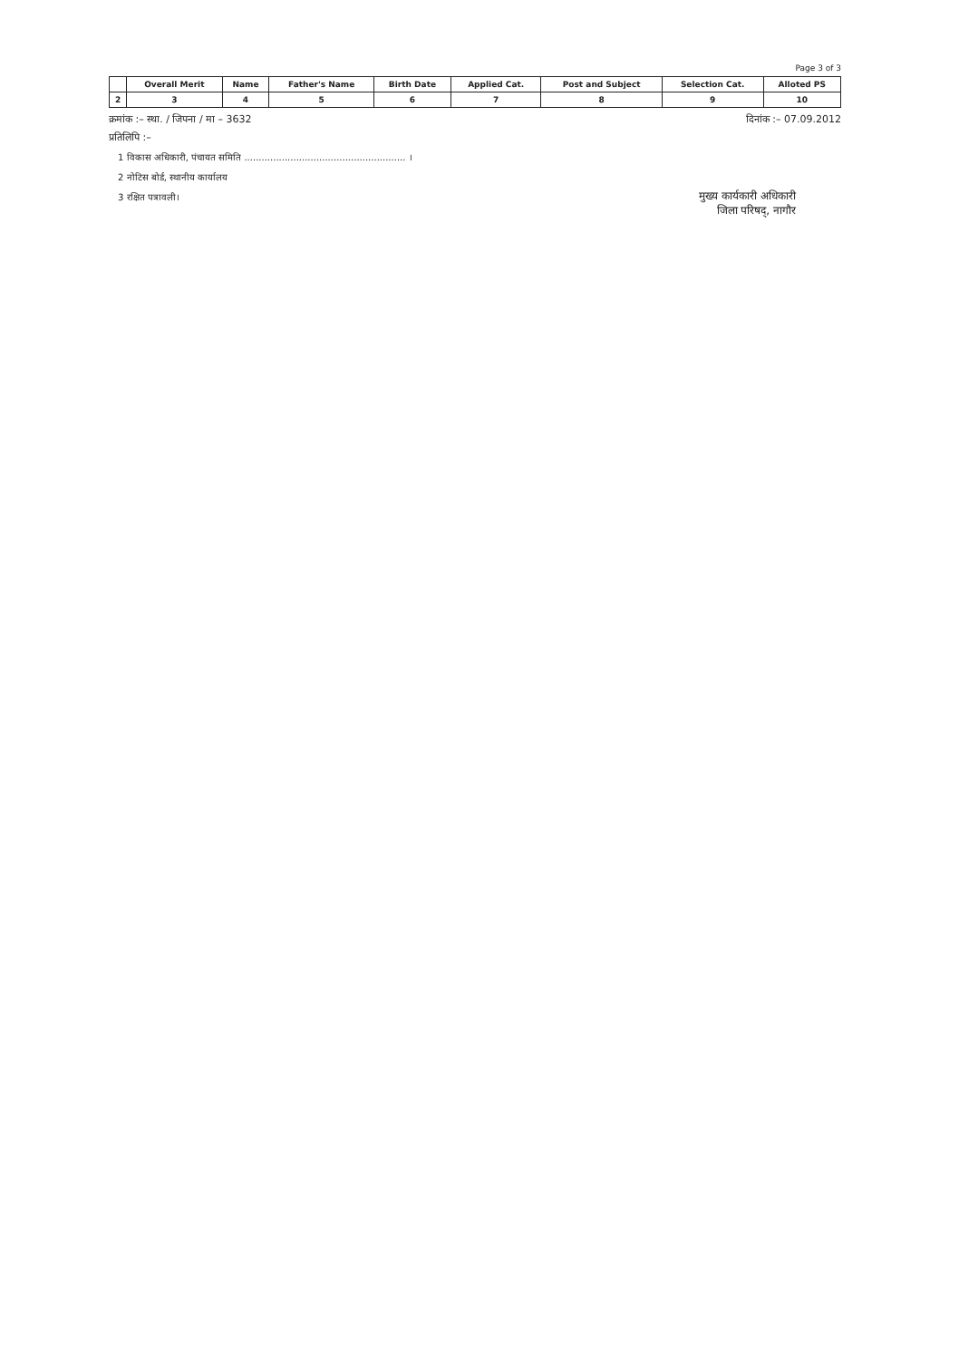Page 3 of 3
| | Overall Merit | Name | Father's Name | Birth Date | Applied Cat. | Post and Subject | Selection Cat. | Alloted PS |
| --- | --- | --- | --- | --- | --- | --- | --- | --- |
| 2 | 3 | 4 | 5 | 6 | 7 | 8 | 9 | 10 |
क्रमांक :– स्था. / जिपना / मा – 3632 दिनांक :– 07.09.2012
प्रतिलिपि :–
1 विकास अधिकारी, पंचायत समिति ........................................................ ।
2 नोटिस बोर्ड, स्थानीय कार्यालय
3 रक्षित पत्रावली।
मुख्य कार्यकारी अधिकारी
जिला परिषद्, नागौर